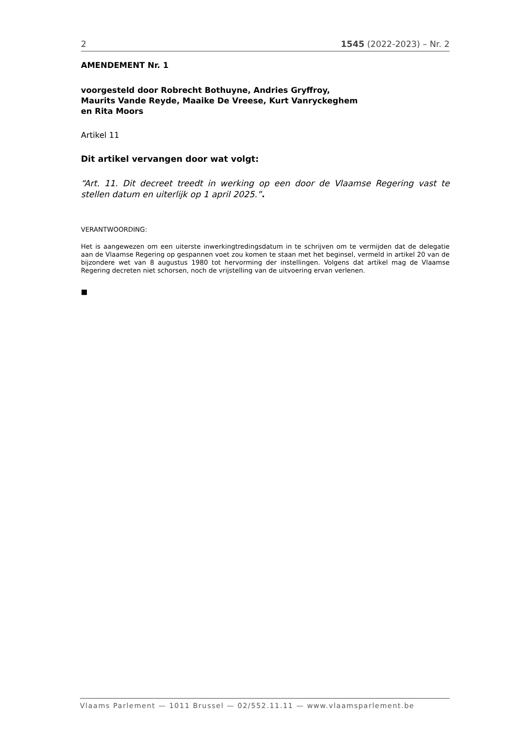2 1545 (2022-2023) – Nr. 2
AMENDEMENT Nr. 1
voorgesteld door Robrecht Bothuyne, Andries Gryffroy,
Maurits Vande Reyde, Maaike De Vreese, Kurt Vanryckeghem
en Rita Moors
Artikel 11
Dit artikel vervangen door wat volgt:
“Art. 11. Dit decreet treedt in werking op een door de Vlaamse Regering vast te stellen datum en uiterlijk op 1 april 2025.”.
VERANTWOORDING:
Het is aangewezen om een uiterste inwerkingtredingsdatum in te schrijven om te vermijden dat de delegatie aan de Vlaamse Regering op gespannen voet zou komen te staan met het beginsel, vermeld in artikel 20 van de bijzondere wet van 8 augustus 1980 tot hervorming der instellingen. Volgens dat artikel mag de Vlaamse Regering decreten niet schorsen, noch de vrijstelling van de uitvoering ervan verlenen.
■
Vlaams Parlement — 1011 Brussel — 02/552.11.11 — www.vlaamsparlement.be